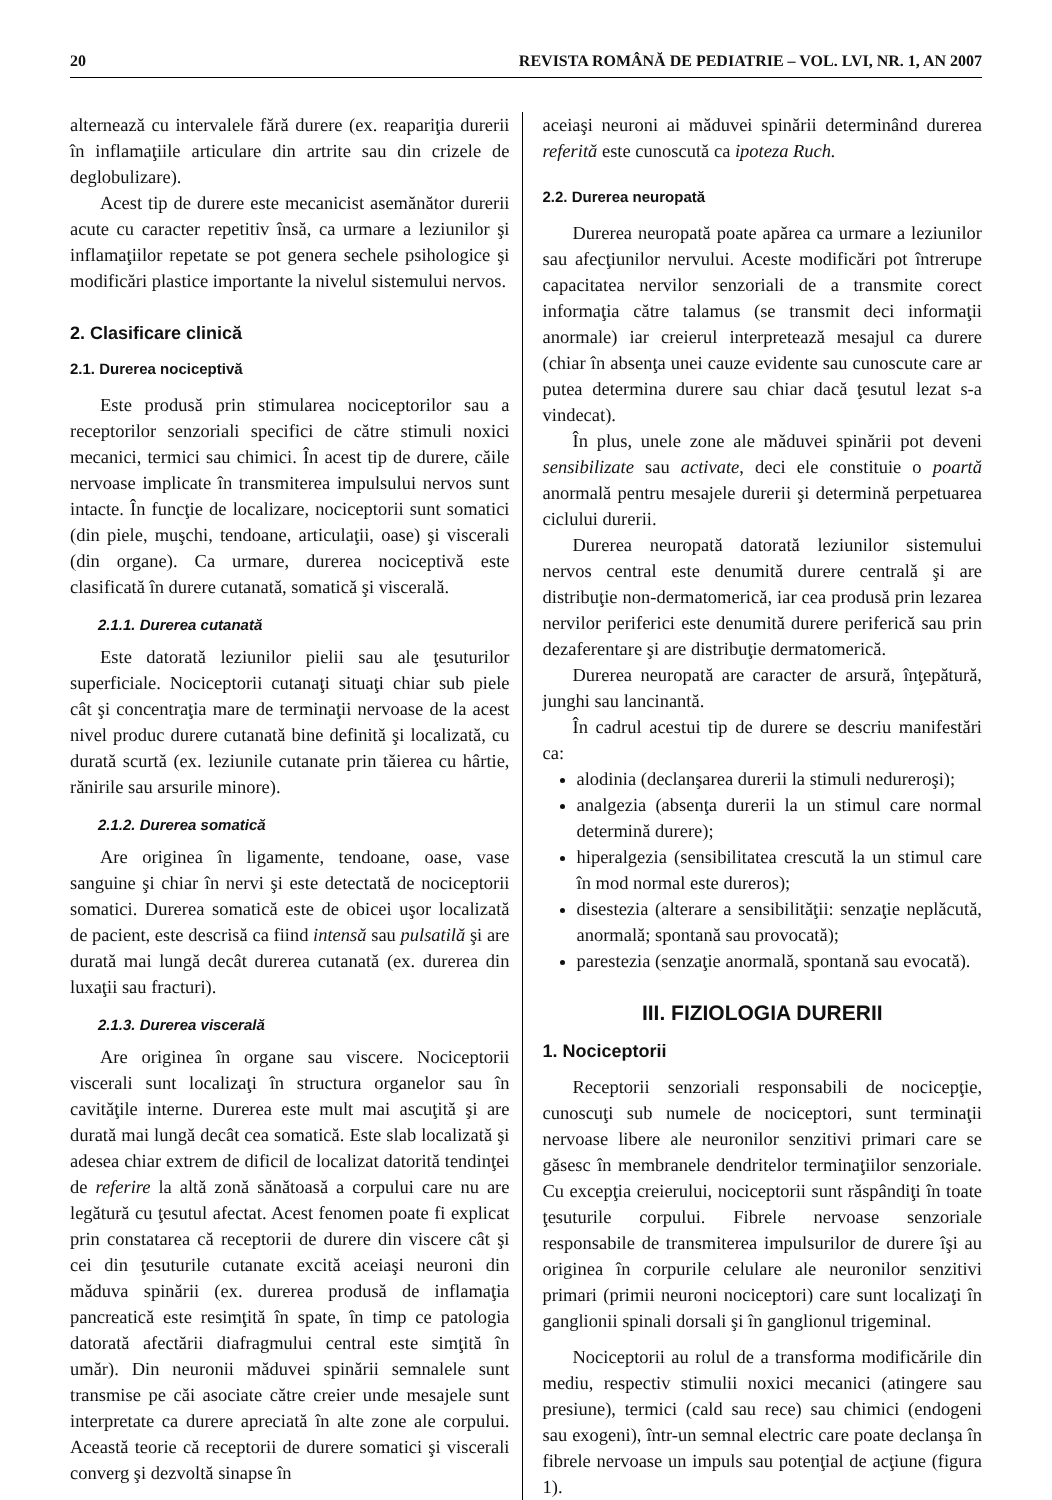20 REVISTA ROMÂNĂ DE PEDIATRIE – VOL. LVI, NR. 1, AN 2007
alternează cu intervalele fără durere (ex. reapariţia durerii în inflamaţiile articulare din artrite sau din crizele de deglobulizare).
Acest tip de durere este mecanicist asemănător durerii acute cu caracter repetitiv însă, ca urmare a leziunilor şi inflamaţiilor repetate se pot genera sechele psihologice şi modificări plastice importante la nivelul sistemului nervos.
2. Clasificare clinică
2.1. Durerea nociceptivă
Este produsă prin stimularea nociceptorilor sau a receptorilor senzoriali specifici de către stimuli noxici mecanici, termici sau chimici. În acest tip de durere, căile nervoase implicate în transmiterea impulsului nervos sunt intacte. În funcţie de localizare, nociceptorii sunt somatici (din piele, muşchi, tendoane, articulaţii, oase) şi viscerali (din organe). Ca urmare, durerea nociceptivă este clasificată în durere cutanată, somatică şi viscerală.
2.1.1. Durerea cutanată
Este datorată leziunilor pielii sau ale ţesuturilor superficiale. Nociceptorii cutanaţi situaţi chiar sub piele cât şi concentraţia mare de terminaţii nervoase de la acest nivel produc durere cutanată bine definită şi localizată, cu durată scurtă (ex. leziunile cutanate prin tăierea cu hârtie, rănirile sau arsurile minore).
2.1.2. Durerea somatică
Are originea în ligamente, tendoane, oase, vase sanguine şi chiar în nervi şi este detectată de nociceptorii somatici. Durerea somatică este de obicei uşor localizată de pacient, este descrisă ca fiind intensă sau pulsatilă şi are durată mai lungă decât durerea cutanată (ex. durerea din luxaţii sau fracturi).
2.1.3. Durerea viscerală
Are originea în organe sau viscere. Nociceptorii viscerali sunt localizaţi în structura organelor sau în cavităţile interne. Durerea este mult mai ascuţită şi are durată mai lungă decât cea somatică. Este slab localizată şi adesea chiar extrem de dificil de localizat datorită tendinţei de referire la altă zonă sănătoasă a corpului care nu are legătură cu ţesutul afectat. Acest fenomen poate fi explicat prin constatarea că receptorii de durere din viscere cât şi cei din ţesuturile cutanate excită aceiaşi neuroni din măduva spinării (ex. durerea produsă de inflamaţia pancreatică este resimţită în spate, în timp ce patologia datorată afectării diafragmului central este simţită în umăr). Din neuronii măduvei spinării semnalele sunt transmise pe căi asociate către creier unde mesajele sunt interpretate ca durere apreciată în alte zone ale corpului. Această teorie că receptorii de durere somatici şi viscerali converg şi dezvoltă sinapse în
aceiaşi neuroni ai măduvei spinării determinând durerea referită este cunoscută ca ipoteza Ruch.
2.2. Durerea neuropată
Durerea neuropată poate apărea ca urmare a leziunilor sau afecţiunilor nervului. Aceste modificări pot întrerupe capacitatea nervilor senzoriali de a transmite corect informaţia către talamus (se transmit deci informaţii anormale) iar creierul interpretează mesajul ca durere (chiar în absenţa unei cauze evidente sau cunoscute care ar putea determina durere sau chiar dacă ţesutul lezat s-a vindecat).
În plus, unele zone ale măduvei spinării pot deveni sensibilizate sau activate, deci ele constituie o poartă anormală pentru mesajele durerii şi determină perpetuarea ciclului durerii.
Durerea neuropată datorată leziunilor sistemului nervos central este denumită durere centrală şi are distribuţie non-dermatomerică, iar cea produsă prin lezarea nervilor periferici este denumită durere periferică sau prin dezaferentare şi are distribuţie dermatomerică.
Durerea neuropată are caracter de arsură, înţepătură, junghi sau lancinantă.
În cadrul acestui tip de durere se descriu manifestări ca:
alodinia (declanşarea durerii la stimuli nedureroşi);
analgezia (absenţa durerii la un stimul care normal determină durere);
hiperalgezia (sensibilitatea crescută la un stimul care în mod normal este dureros);
disestezia (alterare a sensibilităţii: senzaţie neplăcută, anormală; spontană sau provocată);
parestezia (senzaţie anormală, spontană sau evocată).
III. FIZIOLOGIA DURERII
1. Nociceptorii
Receptorii senzoriali responsabili de nocicepţie, cunoscuţi sub numele de nociceptori, sunt terminaţii nervoase libere ale neuronilor senzitivi primari care se găsesc în membranele dendritelor terminaţiilor senzoriale. Cu excepţia creierului, nociceptorii sunt răspândiţi în toate ţesuturile corpului. Fibrele nervoase senzoriale responsabile de transmiterea impulsurilor de durere îşi au originea în corpurile celulare ale neuronilor senzitivi primari (primii neuroni nociceptori) care sunt localizaţi în ganglionii spinali dorsali şi în ganglionul trigeminal.
Nociceptorii au rolul de a transforma modificările din mediu, respectiv stimulii noxici mecanici (atingere sau presiune), termici (cald sau rece) sau chimici (endogeni sau exogeni), într-un semnal electric care poate declanşa în fibrele nervoase un impuls sau potenţial de acţiune (figura 1).